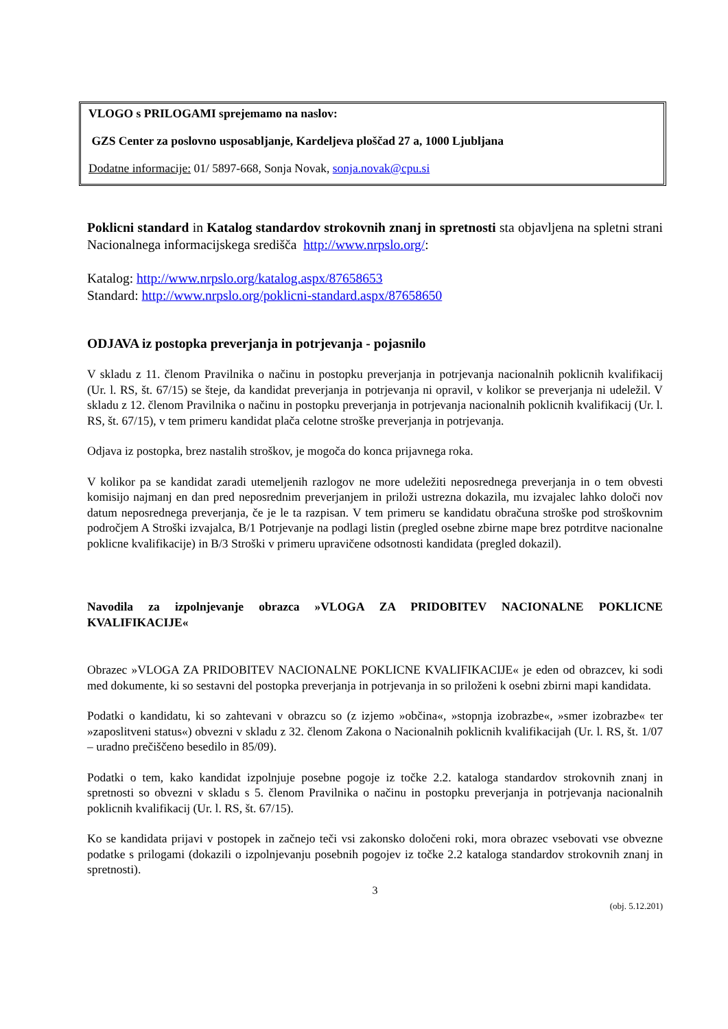VLOGO s PRILOGAMI sprejemamo na naslov:
GZS Center za poslovno usposabljanje, Kardeljeva ploščad 27 a, 1000 Ljubljana
Dodatne informacije: 01/ 5897-668, Sonja Novak, sonja.novak@cpu.si
Poklicni standard in Katalog standardov strokovnih znanj in spretnosti sta objavljena na spletni strani Nacionalnega informacijskega središča http://www.nrpslo.org/:
Katalog: http://www.nrpslo.org/katalog.aspx/87658653
Standard: http://www.nrpslo.org/poklicni-standard.aspx/87658650
ODJAVA iz postopka preverjanja in potrjevanja - pojasnilo
V skladu z 11. členom Pravilnika o načinu in postopku preverjanja in potrjevanja nacionalnih poklicnih kvalifikacij (Ur. l. RS, št. 67/15) se šteje, da kandidat preverjanja in potrjevanja ni opravil, v kolikor se preverjanja ni udeležil. V skladu z 12. členom Pravilnika o načinu in postopku preverjanja in potrjevanja nacionalnih poklicnih kvalifikacij (Ur. l. RS, št. 67/15), v tem primeru kandidat plača celotne stroške preverjanja in potrjevanja.
Odjava iz postopka, brez nastalih stroškov, je mogoča do konca prijavnega roka.
V kolikor pa se kandidat zaradi utemeljenih razlogov ne more udeležiti neposrednega preverjanja in o tem obvesti komisijo najmanj en dan pred neposrednim preverjanjem in priloži ustrezna dokazila, mu izvajalec lahko določi nov datum neposrednega preverjanja, če je le ta razpisan. V tem primeru se kandidatu obračuna stroške pod stroškovnim področjem A Stroški izvajalca, B/1 Potrjevanje na podlagi listin (pregled osebne zbirne mape brez potrditve nacionalne poklicne kvalifikacije) in B/3 Stroški v primeru upravičene odsotnosti kandidata (pregled dokazil).
Navodila za izpolnjevanje obrazca »VLOGA ZA PRIDOBITEV NACIONALNE POKLICNE KVALIFIKACIJE«
Obrazec »VLOGA ZA PRIDOBITEV NACIONALNE POKLICNE KVALIFIKACIJE« je eden od obrazcev, ki sodi med dokumente, ki so sestavni del postopka preverjanja in potrjevanja in so priloženi k osebni zbirni mapi kandidata.
Podatki o kandidatu, ki so zahtevani v obrazcu so (z izjemo »občina«, »stopnja izobrazbe«, »smer izobrazbe« ter »zaposlitveni status«) obvezni v skladu z 32. členom Zakona o Nacionalnih poklicnih kvalifikacijah (Ur. l. RS, št. 1/07 – uradno prečiščeno besedilo in 85/09).
Podatki o tem, kako kandidat izpolnjuje posebne pogoje iz točke 2.2. kataloga standardov strokovnih znanj in spretnosti so obvezni v skladu s 5. členom Pravilnika o načinu in postopku preverjanja in potrjevanja nacionalnih poklicnih kvalifikacij (Ur. l. RS, št. 67/15).
Ko se kandidata prijavi v postopek in začnejo teči vsi zakonsko določeni roki, mora obrazec vsebovati vse obvezne podatke s prilogami (dokazili o izpolnjevanju posebnih pogojev iz točke 2.2 kataloga standardov strokovnih znanj in spretnosti).
3
(obj. 5.12.201)